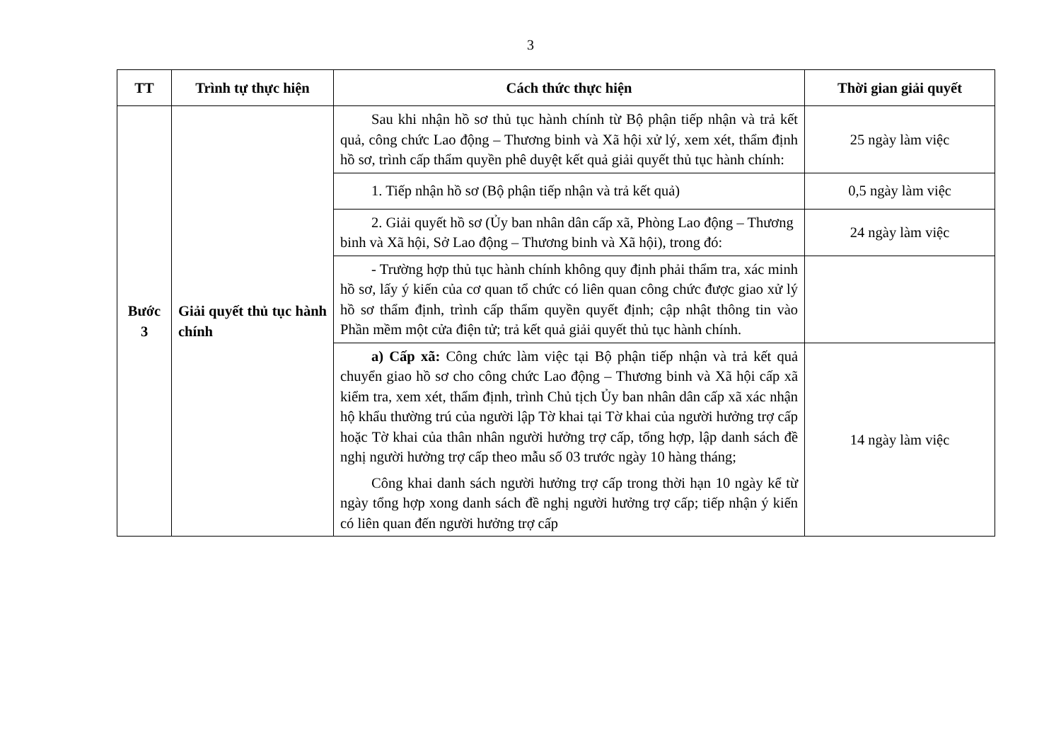3
| TT | Trình tự thực hiện | Cách thức thực hiện | Thời gian giải quyết |
| --- | --- | --- | --- |
| Bước 3 | Giải quyết thủ tục hành chính | Sau khi nhận hồ sơ thủ tục hành chính từ Bộ phận tiếp nhận và trả kết quả, công chức Lao động – Thương binh và Xã hội xử lý, xem xét, thẩm định hồ sơ, trình cấp thẩm quyền phê duyệt kết quả giải quyết thủ tục hành chính: | 25 ngày làm việc |
| | | 1. Tiếp nhận hồ sơ (Bộ phận tiếp nhận và trả kết quả) | 0,5 ngày làm việc |
| | | 2. Giải quyết hồ sơ (Ủy ban nhân dân cấp xã, Phòng Lao động – Thương binh và Xã hội, Sở Lao động – Thương binh và Xã hội), trong đó: | 24 ngày làm việc |
| | | - Trường hợp thủ tục hành chính không quy định phải thẩm tra, xác minh hồ sơ, lấy ý kiến của cơ quan tổ chức có liên quan công chức được giao xử lý hồ sơ thẩm định, trình cấp thẩm quyền quyết định; cập nhật thông tin vào Phần mềm một cửa điện tử; trả kết quả giải quyết thủ tục hành chính. | |
| | | a) Cấp xã: Công chức làm việc tại Bộ phận tiếp nhận và trả kết quả chuyển giao hồ sơ cho công chức Lao động – Thương binh và Xã hội cấp xã kiểm tra, xem xét, thẩm định, trình Chủ tịch Ủy ban nhân dân cấp xã xác nhận hộ khẩu thường trú của người lập Tờ khai tại Tờ khai của người hưởng trợ cấp hoặc Tờ khai của thân nhân người hưởng trợ cấp, tổng hợp, lập danh sách đề nghị người hưởng trợ cấp theo mẫu số 03 trước ngày 10 hàng tháng; Công khai danh sách người hưởng trợ cấp trong thời hạn 10 ngày kể từ ngày tổng hợp xong danh sách đề nghị người hưởng trợ cấp; tiếp nhận ý kiến có liên quan đến người hưởng trợ cấp | 14 ngày làm việc |